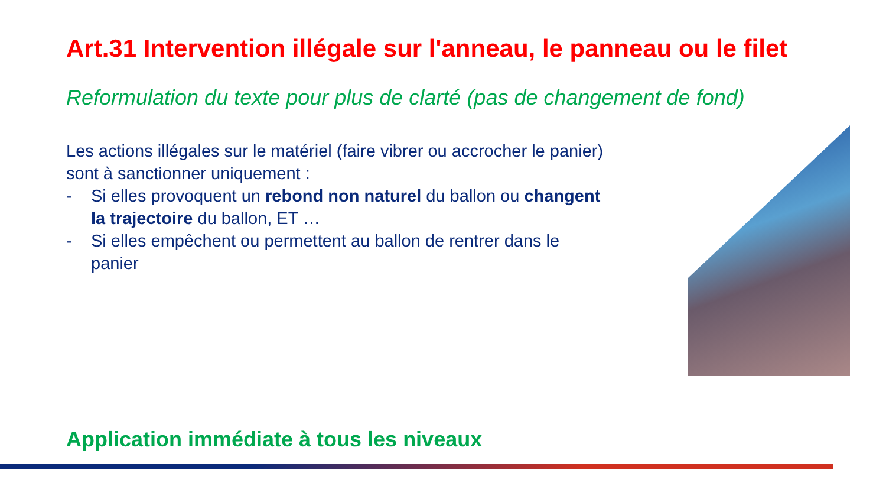Art.31 Intervention illégale sur l'anneau, le panneau ou le filet
Reformulation du texte pour plus de clarté (pas de changement de fond)
Les actions illégales sur le matériel (faire vibrer ou accrocher le panier) sont à sanctionner uniquement :
- Si elles provoquent un rebond non naturel du ballon ou changent la trajectoire du ballon, ET …
- Si elles empêchent ou permettent au ballon de rentrer dans le panier
Application immédiate à tous les niveaux